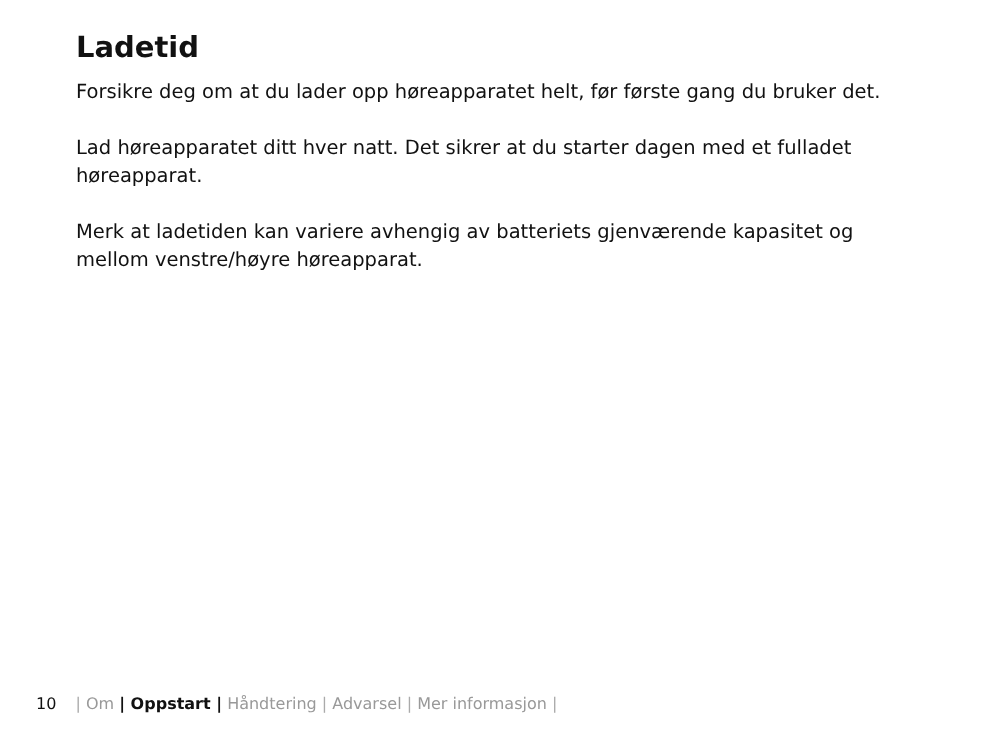Ladetid
Forsikre deg om at du lader opp høreapparatet helt, før første gang du bruker det.
Lad høreapparatet ditt hver natt. Det sikrer at du starter dagen med et fulladet høreapparat.
Merk at ladetiden kan variere avhengig av batteriets gjenværende kapasitet og mellom venstre/høyre høreapparat.
10 | Om | Oppstart | Håndtering | Advarsel | Mer informasjon |